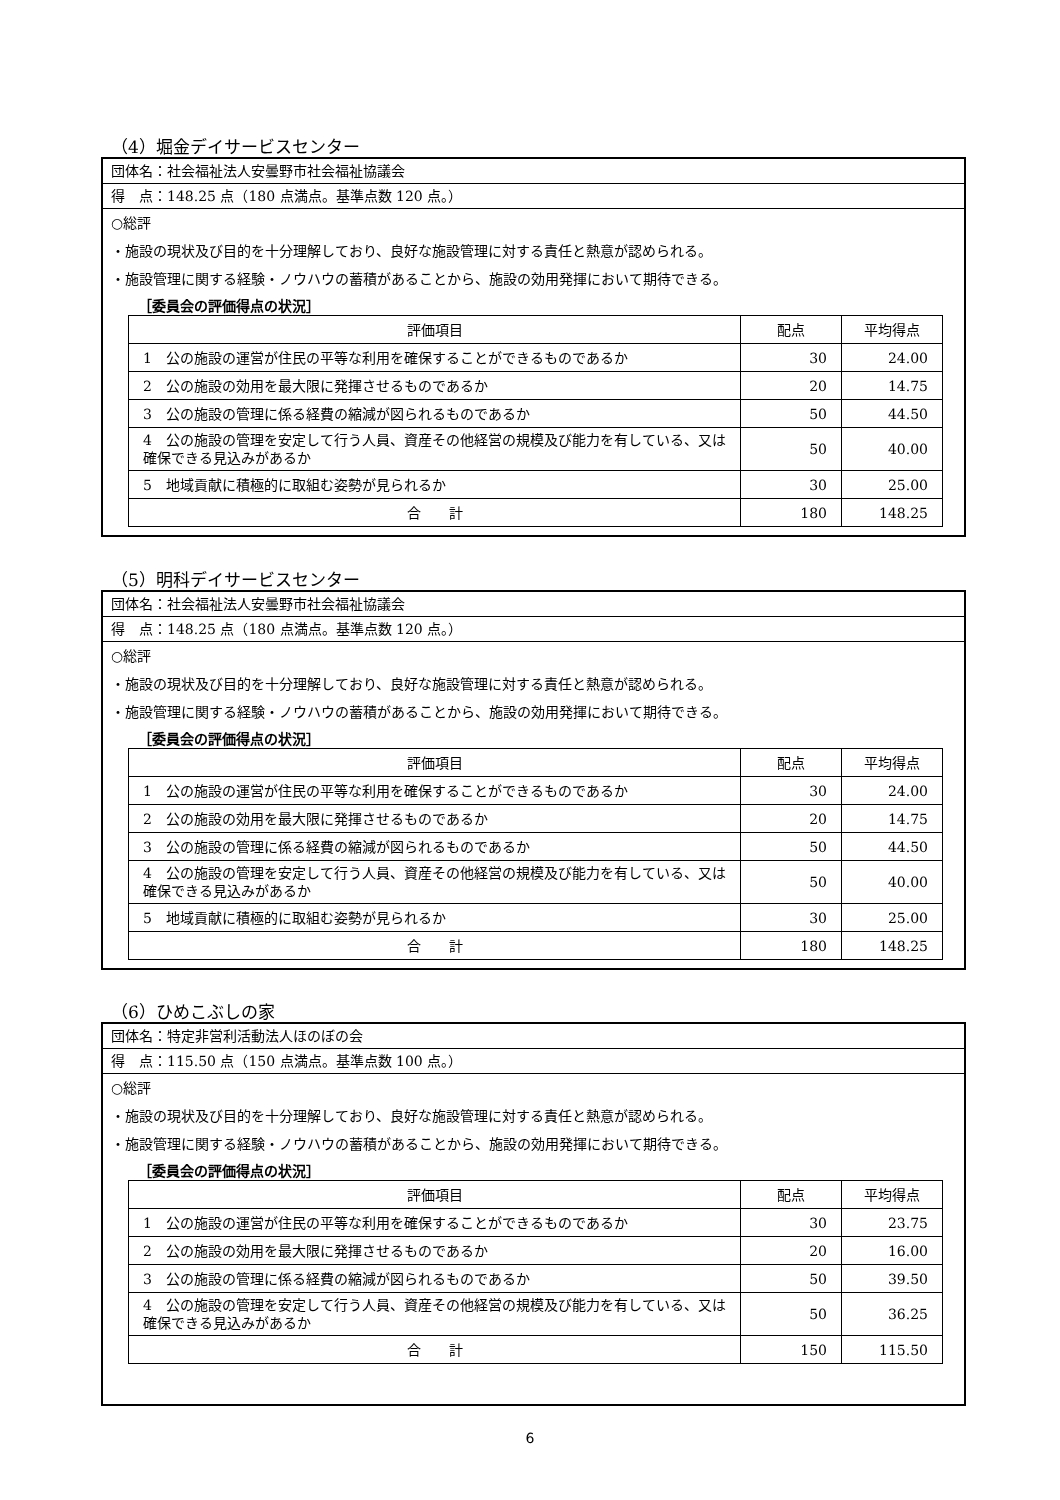（4）堀金デイサービスセンター
団体名：社会福祉法人安曇野市社会福祉協議会
得　点：148.25 点（180 点満点。基準点数 120 点。）
○総評
・施設の現状及び目的を十分理解しており、良好な施設管理に対する責任と熱意が認められる。
・施設管理に関する経験・ノウハウの蓄積があることから、施設の効用発揮において期待できる。
［委員会の評価得点の状況］
| 評価項目 | 配点 | 平均得点 |
| --- | --- | --- |
| 1 公の施設の運営が住民の平等な利用を確保することができるものであるか | 30 | 24.00 |
| 2 公の施設の効用を最大限に発揮させるものであるか | 20 | 14.75 |
| 3 公の施設の管理に係る経費の縮減が図られるものであるか | 50 | 44.50 |
| 4 公の施設の管理を安定して行う人員、資産その他経営の規模及び能力を有している、又は確保できる見込みがあるか | 50 | 40.00 |
| 5 地域貢献に積極的に取組む姿勢が見られるか | 30 | 25.00 |
| 合 計 | 180 | 148.25 |
（5）明科デイサービスセンター
団体名：社会福祉法人安曇野市社会福祉協議会
得　点：148.25 点（180 点満点。基準点数 120 点。）
○総評
・施設の現状及び目的を十分理解しており、良好な施設管理に対する責任と熱意が認められる。
・施設管理に関する経験・ノウハウの蓄積があることから、施設の効用発揮において期待できる。
［委員会の評価得点の状況］
| 評価項目 | 配点 | 平均得点 |
| --- | --- | --- |
| 1 公の施設の運営が住民の平等な利用を確保することができるものであるか | 30 | 24.00 |
| 2 公の施設の効用を最大限に発揮させるものであるか | 20 | 14.75 |
| 3 公の施設の管理に係る経費の縮減が図られるものであるか | 50 | 44.50 |
| 4 公の施設の管理を安定して行う人員、資産その他経営の規模及び能力を有している、又は確保できる見込みがあるか | 50 | 40.00 |
| 5 地域貢献に積極的に取組む姿勢が見られるか | 30 | 25.00 |
| 合 計 | 180 | 148.25 |
（6）ひめこぶしの家
団体名：特定非営利活動法人ほのぼの会
得　点：115.50 点（150 点満点。基準点数 100 点。）
○総評
・施設の現状及び目的を十分理解しており、良好な施設管理に対する責任と熱意が認められる。
・施設管理に関する経験・ノウハウの蓄積があることから、施設の効用発揮において期待できる。
［委員会の評価得点の状況］
| 評価項目 | 配点 | 平均得点 |
| --- | --- | --- |
| 1 公の施設の運営が住民の平等な利用を確保することができるものであるか | 30 | 23.75 |
| 2 公の施設の効用を最大限に発揮させるものであるか | 20 | 16.00 |
| 3 公の施設の管理に係る経費の縮減が図られるものであるか | 50 | 39.50 |
| 4 公の施設の管理を安定して行う人員、資産その他経営の規模及び能力を有している、又は確保できる見込みがあるか | 50 | 36.25 |
| 合 計 | 150 | 115.50 |
6